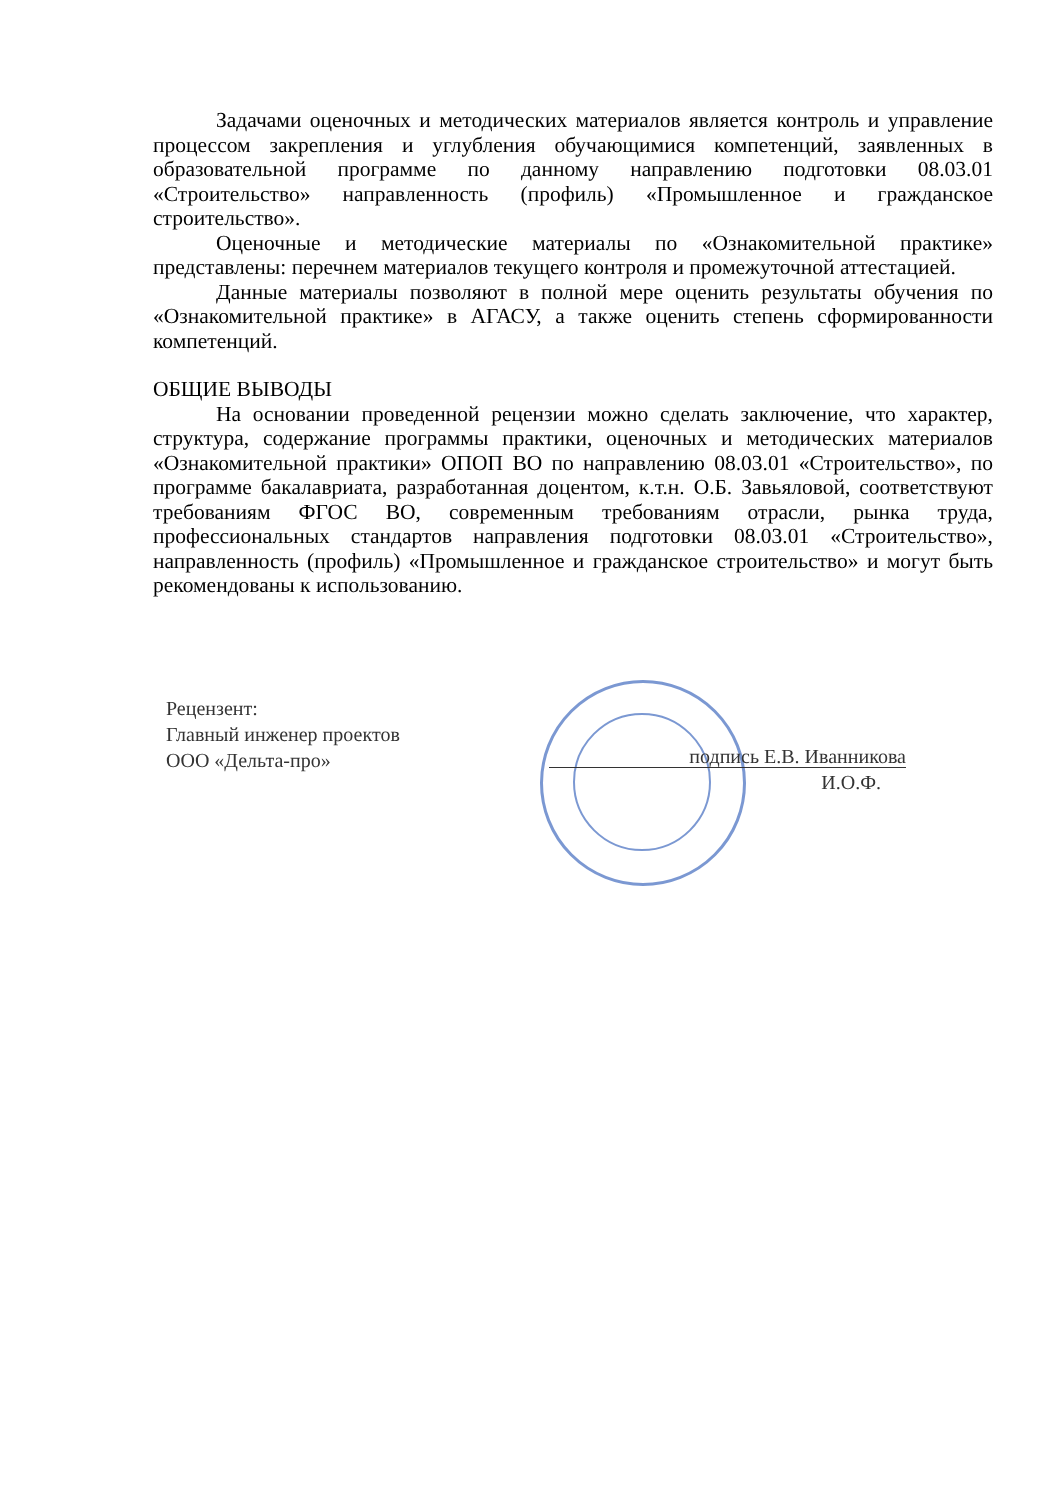Задачами оценочных и методических материалов является контроль и управление процессом закрепления и углубления обучающимися компетенций, заявленных в образовательной программе по данному направлению подготовки 08.03.01 «Строительство» направленность (профиль) «Промышленное и гражданское строительство».
Оценочные и методические материалы по «Ознакомительной практике» представлены: перечнем материалов текущего контроля и промежуточной аттестацией.
Данные материалы позволяют в полной мере оценить результаты обучения по «Ознакомительной практике» в АГАСУ, а также оценить степень сформированности компетенций.
ОБЩИЕ ВЫВОДЫ
На основании проведенной рецензии можно сделать заключение, что характер, структура, содержание программы практики, оценочных и методических материалов «Ознакомительной практики» ОПОП ВО по направлению 08.03.01 «Строительство», по программе бакалавриата, разработанная доцентом, к.т.н. О.Б. Завьяловой, соответствуют требованиям ФГОС ВО, современным требованиям отрасли, рынка труда, профессиональных стандартов направления подготовки 08.03.01 «Строительство», направленность (профиль) «Промышленное и гражданское строительство» и могут быть рекомендованы к использованию.
Рецензент:
Главный инженер проектов
ООО «Дельта-про»
подпись Е.В. Иванникова
И.О.Ф.